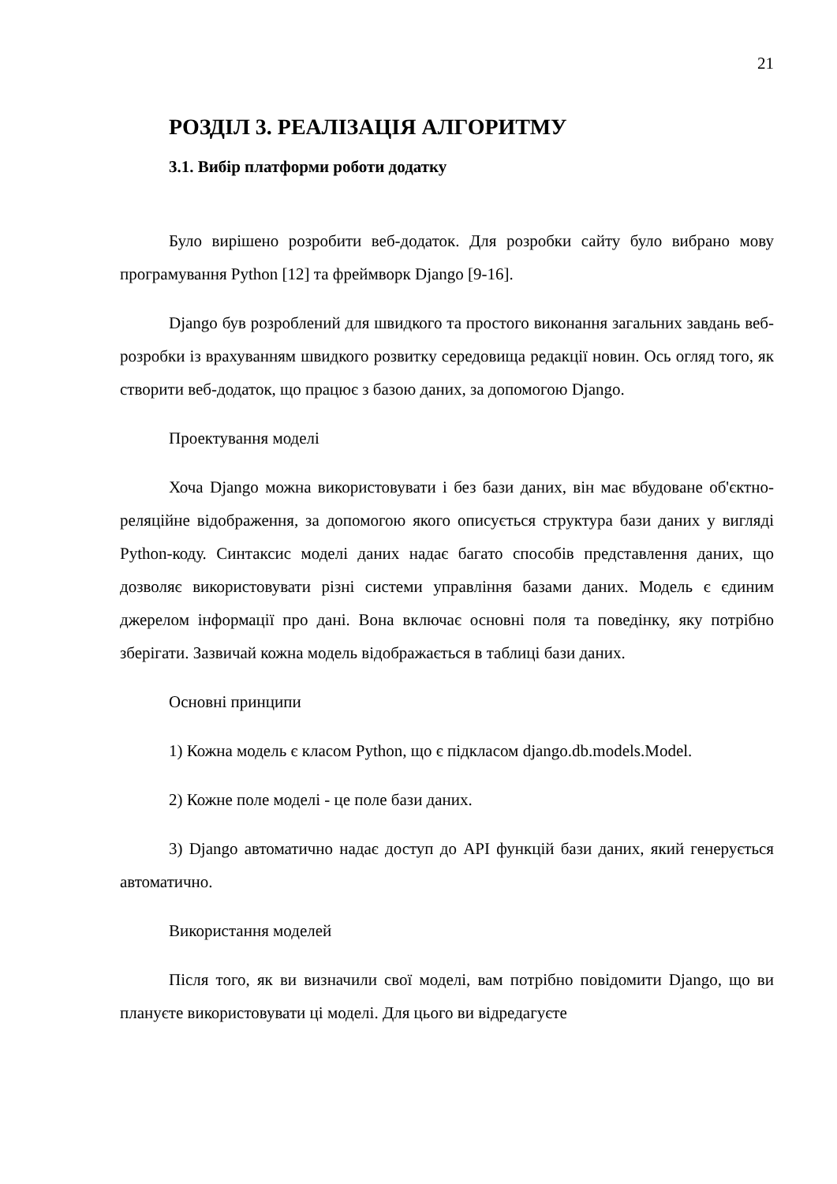21
РОЗДІЛ 3. РЕАЛІЗАЦІЯ АЛГОРИТМУ
3.1. Вибір платформи роботи додатку
Було вирішено розробити веб-додаток. Для розробки сайту було вибрано мову програмування Python [12] та фреймворк Django [9-16].
Django був розроблений для швидкого та простого виконання загальних завдань веб-розробки із врахуванням швидкого розвитку середовища редакції новин. Ось огляд того, як створити веб-додаток, що працює з базою даних, за допомогою Django.
Проектування моделі
Хоча Django можна використовувати і без бази даних, він має вбудоване об'єктно-реляційне відображення, за допомогою якого описується структура бази даних у вигляді Python-коду. Синтаксис моделі даних надає багато способів представлення даних, що дозволяє використовувати різні системи управління базами даних. Модель є єдиним джерелом інформації про дані. Вона включає основні поля та поведінку, яку потрібно зберігати. Зазвичай кожна модель відображається в таблиці бази даних.
Основні принципи
1) Кожна модель є класом Python, що є підкласом django.db.models.Model.
2) Кожне поле моделі - це поле бази даних.
3) Django автоматично надає доступ до API функцій бази даних, який генерується автоматично.
Використання моделей
Після того, як ви визначили свої моделі, вам потрібно повідомити Django, що ви плануєте використовувати ці моделі. Для цього ви відредагуєте